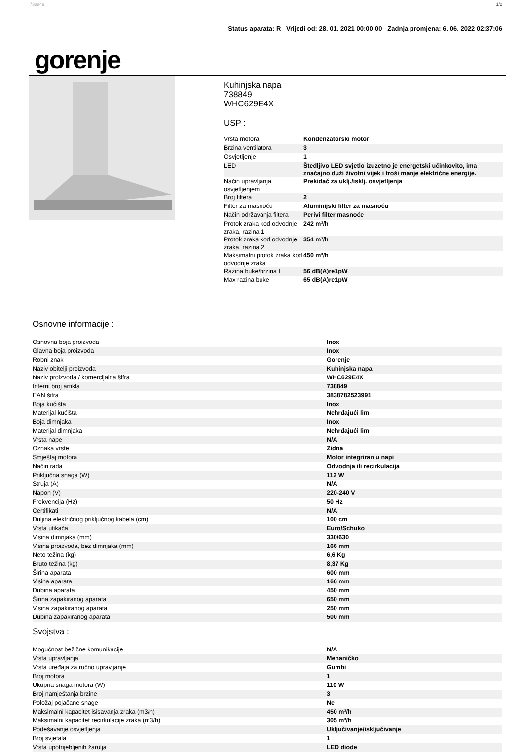738849 1/2
Status aparata: R Vrijedi od: 28. 01. 2021 00:00:00 Zadnja promjena: 6. 06. 2022 02:37:06
gorenje
Kuhinjska napa
738849
WHC629E4X
USP :
| Vrsta motora | Kondenzatorski motor |
| Brzina ventilatora | 3 |
| Osvjetljenje | 1 |
| LED | Štedljivo LED svjetlo izuzetno je energetski učinkovito, ima značajno duži životni vijek i troši manje električne energije. |
| Način upravljanja osvjetljenjem | Prekidač za uklj./isklj. osvjetljenja |
| Broj filtera | 2 |
| Filter za masnoću | Aluminijski filter za masnoću |
| Način održavanja filtera | Perivi filter masnoće |
| Protok zraka kod odvodnje zraka, razina 1 | 242 m³/h |
| Protok zraka kod odvodnje zraka, razina 2 | 354 m³/h |
| Maksimalni protok zraka kod odvodnje zraka | 450 m³/h |
| Razina buke/brzina I | 56 dB(A)re1pW |
| Max razina buke | 65 dB(A)re1pW |
Osnovne informacije :
| Osnovna boja proizvoda | Inox |
| Glavna boja proizvoda | Inox |
| Robni znak | Gorenje |
| Naziv obitelji proizvoda | Kuhinjska napa |
| Naziv proizvoda / komercijalna šifra | WHC629E4X |
| Interni broj artikla | 738849 |
| EAN šifra | 3838782523991 |
| Boja kućišta | Inox |
| Materijal kućišta | Nehrđajući lim |
| Boja dimnjaka | Inox |
| Materijal dimnjaka | Nehrđajući lim |
| Vrsta nape | N/A |
| Oznaka vrste | Zidna |
| Smještaj motora | Motor integriran u napi |
| Način rada | Odvodnja ili recirkulacija |
| Priključna snaga (W) | 112 W |
| Struja (A) | N/A |
| Napon (V) | 220-240 V |
| Frekvencija (Hz) | 50 Hz |
| Certifikati | N/A |
| Duljina električnog priključnog kabela (cm) | 100 cm |
| Vrsta utikača | Euro/Schuko |
| Visina dimnjaka (mm) | 330/630 |
| Visina proizvoda, bez dimnjaka (mm) | 166 mm |
| Neto težina (kg) | 6,6 Kg |
| Bruto težina (kg) | 8,37 Kg |
| Širina aparata | 600 mm |
| Visina aparata | 166 mm |
| Dubina aparata | 450 mm |
| Širina zapakiranog aparata | 650 mm |
| Visina zapakiranog aparata | 250 mm |
| Dubina zapakiranog aparata | 500 mm |
Svojstva :
| Mogućnost bežične komunikacije | N/A |
| Vrsta upravljanja | Mehaničko |
| Vrsta uređaja za ručno upravljanje | Gumbi |
| Broj motora | 1 |
| Ukupna snaga motora (W) | 110 W |
| Broj namještanja brzine | 3 |
| Položaj pojačane snage | Ne |
| Maksimalni kapacitet isisavanja zraka (m3/h) | 450 m³/h |
| Maksimalni kapacitet recirkulacije zraka (m3/h) | 305 m³/h |
| Podešavanje osvjetljenja | Uključivanje/isključivanje |
| Broj svjetala | 1 |
| Vrsta upotrijebljenih žarulja | LED diode |